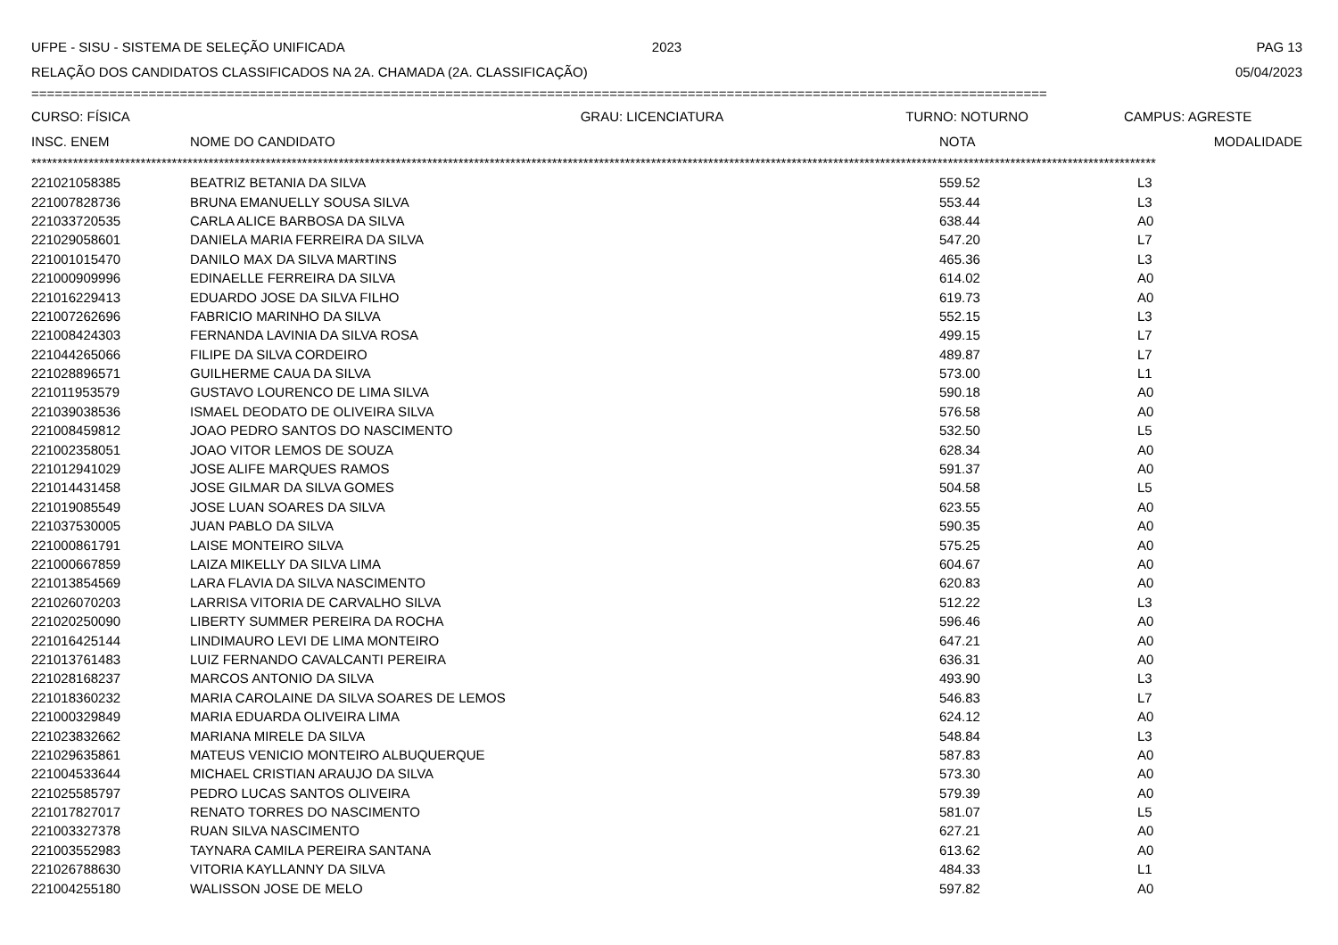UFPE - SISU - SISTEMA DE SELEÇÃO UNIFICADA 2023 PAG 13
RELAÇÃO DOS CANDIDATOS CLASSIFICADOS NA 2A. CHAMADA (2A. CLASSIFICAÇÃO) 05/04/2023
==================================================================================================================================
CURSO: FÍSICA GRAU: LICENCIATURA TURNO: NOTURNO CAMPUS: AGRESTE
| INSC. ENEM | NOME DO CANDIDATO | NOTA | MODALIDADE |
| --- | --- | --- | --- |
************************************************************************************************************************************************************************************************************************
| 221021058385 | BEATRIZ BETANIA DA SILVA | 559.52 | L3 |
| 221007828736 | BRUNA EMANUELLY SOUSA SILVA | 553.44 | L3 |
| 221033720535 | CARLA ALICE BARBOSA DA SILVA | 638.44 | A0 |
| 221029058601 | DANIELA MARIA FERREIRA DA SILVA | 547.20 | L7 |
| 221001015470 | DANILO MAX DA SILVA MARTINS | 465.36 | L3 |
| 221000909996 | EDINAELLE FERREIRA DA SILVA | 614.02 | A0 |
| 221016229413 | EDUARDO JOSE DA SILVA FILHO | 619.73 | A0 |
| 221007262696 | FABRICIO MARINHO DA SILVA | 552.15 | L3 |
| 221008424303 | FERNANDA LAVINIA DA SILVA ROSA | 499.15 | L7 |
| 221044265066 | FILIPE DA SILVA CORDEIRO | 489.87 | L7 |
| 221028896571 | GUILHERME CAUA DA SILVA | 573.00 | L1 |
| 221011953579 | GUSTAVO LOURENCO DE LIMA SILVA | 590.18 | A0 |
| 221039038536 | ISMAEL DEODATO DE OLIVEIRA SILVA | 576.58 | A0 |
| 221008459812 | JOAO PEDRO SANTOS DO NASCIMENTO | 532.50 | L5 |
| 221002358051 | JOAO VITOR LEMOS DE SOUZA | 628.34 | A0 |
| 221012941029 | JOSE ALIFE MARQUES RAMOS | 591.37 | A0 |
| 221014431458 | JOSE GILMAR DA SILVA GOMES | 504.58 | L5 |
| 221019085549 | JOSE LUAN SOARES DA SILVA | 623.55 | A0 |
| 221037530005 | JUAN PABLO DA SILVA | 590.35 | A0 |
| 221000861791 | LAISE MONTEIRO SILVA | 575.25 | A0 |
| 221000667859 | LAIZA MIKELLY DA SILVA LIMA | 604.67 | A0 |
| 221013854569 | LARA FLAVIA DA SILVA NASCIMENTO | 620.83 | A0 |
| 221026070203 | LARRISA VITORIA DE CARVALHO SILVA | 512.22 | L3 |
| 221020250090 | LIBERTY SUMMER PEREIRA DA ROCHA | 596.46 | A0 |
| 221016425144 | LINDIMAURO LEVI DE LIMA MONTEIRO | 647.21 | A0 |
| 221013761483 | LUIZ FERNANDO CAVALCANTI PEREIRA | 636.31 | A0 |
| 221028168237 | MARCOS ANTONIO DA SILVA | 493.90 | L3 |
| 221018360232 | MARIA CAROLAINE DA SILVA SOARES DE LEMOS | 546.83 | L7 |
| 221000329849 | MARIA EDUARDA OLIVEIRA LIMA | 624.12 | A0 |
| 221023832662 | MARIANA MIRELE DA SILVA | 548.84 | L3 |
| 221029635861 | MATEUS VENICIO MONTEIRO ALBUQUERQUE | 587.83 | A0 |
| 221004533644 | MICHAEL CRISTIAN ARAUJO DA SILVA | 573.30 | A0 |
| 221025585797 | PEDRO LUCAS SANTOS OLIVEIRA | 579.39 | A0 |
| 221017827017 | RENATO TORRES DO NASCIMENTO | 581.07 | L5 |
| 221003327378 | RUAN SILVA NASCIMENTO | 627.21 | A0 |
| 221003552983 | TAYNARA CAMILA PEREIRA SANTANA | 613.62 | A0 |
| 221026788630 | VITORIA KAYLLANNY DA SILVA | 484.33 | L1 |
| 221004255180 | WALISSON JOSE DE MELO | 597.82 | A0 |